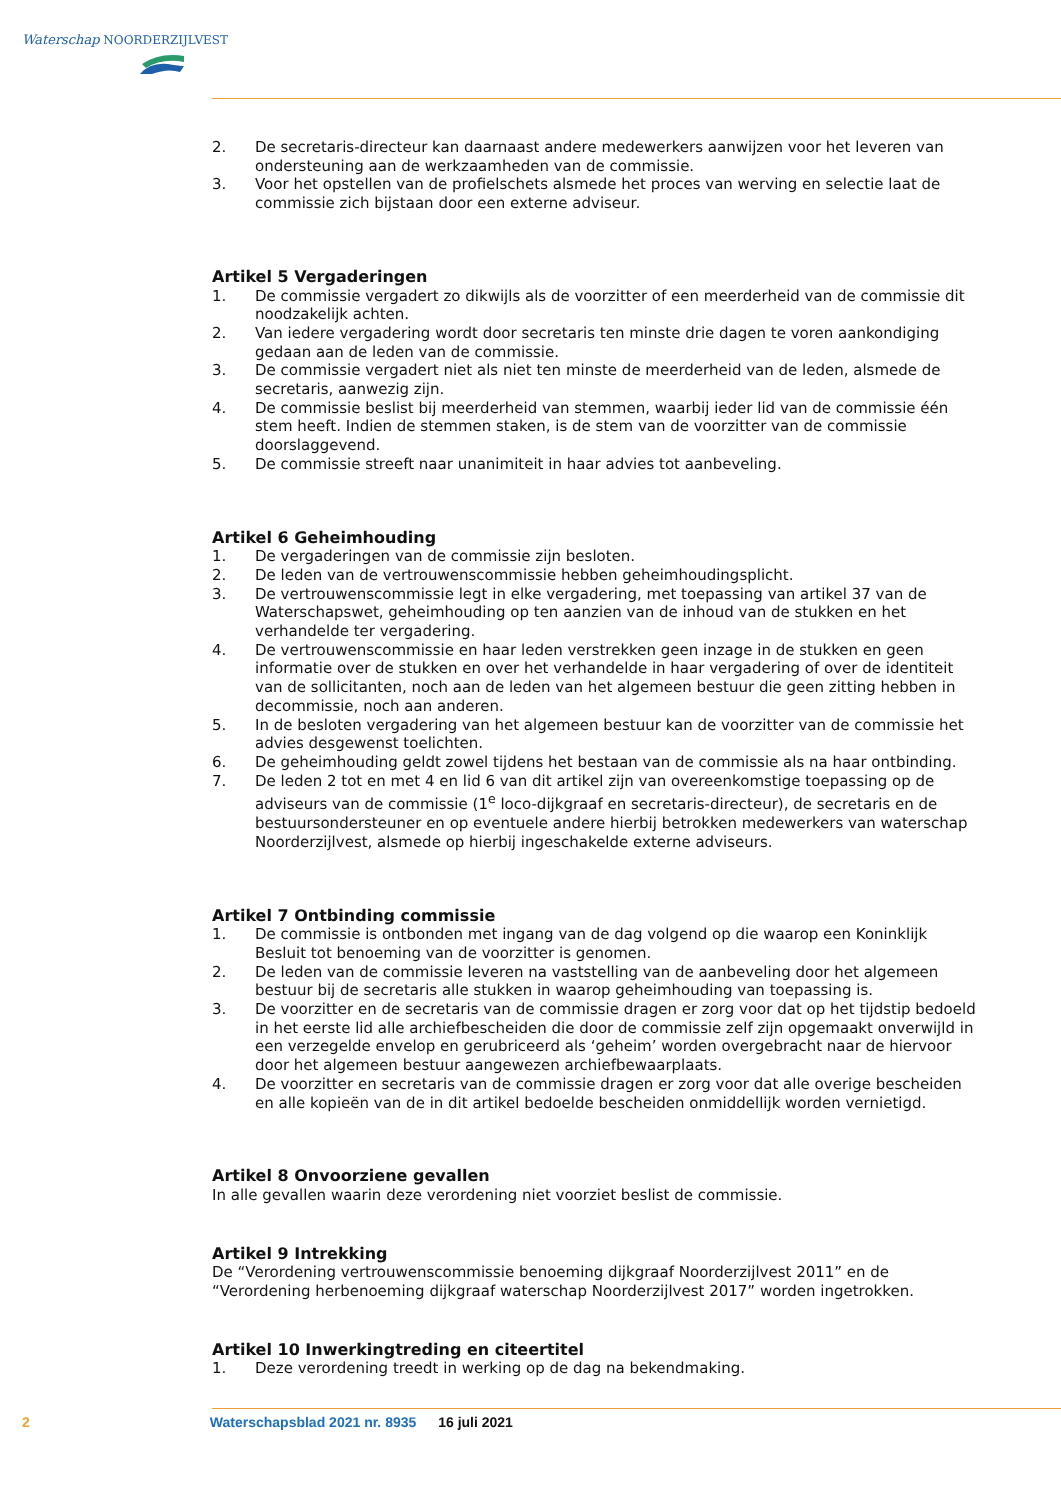Waterschap NOORDERZIJLVEST
2. De secretaris-directeur kan daarnaast andere medewerkers aanwijzen voor het leveren van ondersteuning aan de werkzaamheden van de commissie.
3. Voor het opstellen van de profielschets alsmede het proces van werving en selectie laat de commissie zich bijstaan door een externe adviseur.
Artikel 5 Vergaderingen
1. De commissie vergadert zo dikwijls als de voorzitter of een meerderheid van de commissie dit noodzakelijk achten.
2. Van iedere vergadering wordt door secretaris ten minste drie dagen te voren aankondiging gedaan aan de leden van de commissie.
3. De commissie vergadert niet als niet ten minste de meerderheid van de leden, alsmede de secretaris, aanwezig zijn.
4. De commissie beslist bij meerderheid van stemmen, waarbij ieder lid van de commissie één stem heeft. Indien de stemmen staken, is de stem van de voorzitter van de commissie doorslaggevend.
5. De commissie streeft naar unanimiteit in haar advies tot aanbeveling.
Artikel 6 Geheimhouding
1. De vergaderingen van de commissie zijn besloten.
2. De leden van de vertrouwenscommissie hebben geheimhoudingsplicht.
3. De vertrouwenscommissie legt in elke vergadering, met toepassing van artikel 37 van de Waterschapswet, geheimhouding op ten aanzien van de inhoud van de stukken en het verhandelde ter vergadering.
4. De vertrouwenscommissie en haar leden verstrekken geen inzage in de stukken en geen informatie over de stukken en over het verhandelde in haar vergadering of over de identiteit van de sollicitanten, noch aan de leden van het algemeen bestuur die geen zitting hebben in decommissie, noch aan anderen.
5. In de besloten vergadering van het algemeen bestuur kan de voorzitter van de commissie het advies desgewenst toelichten.
6. De geheimhouding geldt zowel tijdens het bestaan van de commissie als na haar ontbinding.
7. De leden 2 tot en met 4 en lid 6 van dit artikel zijn van overeenkomstige toepassing op de adviseurs van de commissie (1<sup>e</sup> loco-dijkgraaf en secretaris-directeur), de secretaris en de bestuursondersteuner en op eventuele andere hierbij betrokken medewerkers van waterschap Noorderzijlvest, alsmede op hierbij ingeschakelde externe adviseurs.
Artikel 7 Ontbinding commissie
1. De commissie is ontbonden met ingang van de dag volgend op die waarop een Koninklijk Besluit tot benoeming van de voorzitter is genomen.
2. De leden van de commissie leveren na vaststelling van de aanbeveling door het algemeen bestuur bij de secretaris alle stukken in waarop geheimhouding van toepassing is.
3. De voorzitter en de secretaris van de commissie dragen er zorg voor dat op het tijdstip bedoeld in het eerste lid alle archiefbescheiden die door de commissie zelf zijn opgemaakt onverwijld in een verzegelde envelop en gerubriceerd als ‘geheim’ worden overgebracht naar de hiervoor door het algemeen bestuur aangewezen archiefbewaarplaats.
4. De voorzitter en secretaris van de commissie dragen er zorg voor dat alle overige bescheiden en alle kopieën van de in dit artikel bedoelde bescheiden onmiddellijk worden vernietigd.
Artikel 8 Onvoorziene gevallen
In alle gevallen waarin deze verordening niet voorziet beslist de commissie.
Artikel 9 Intrekking
De “Verordening vertrouwenscommissie benoeming dijkgraaf Noorderzijlvest 2011” en de “Verordening herbenoeming dijkgraaf waterschap Noorderzijlvest 2017” worden ingetrokken.
Artikel 10 Inwerkingtreding en citeertitel
1. Deze verordening treedt in werking op de dag na bekendmaking.
2 Waterschapsblad 2021 nr. 8935 16 juli 2021